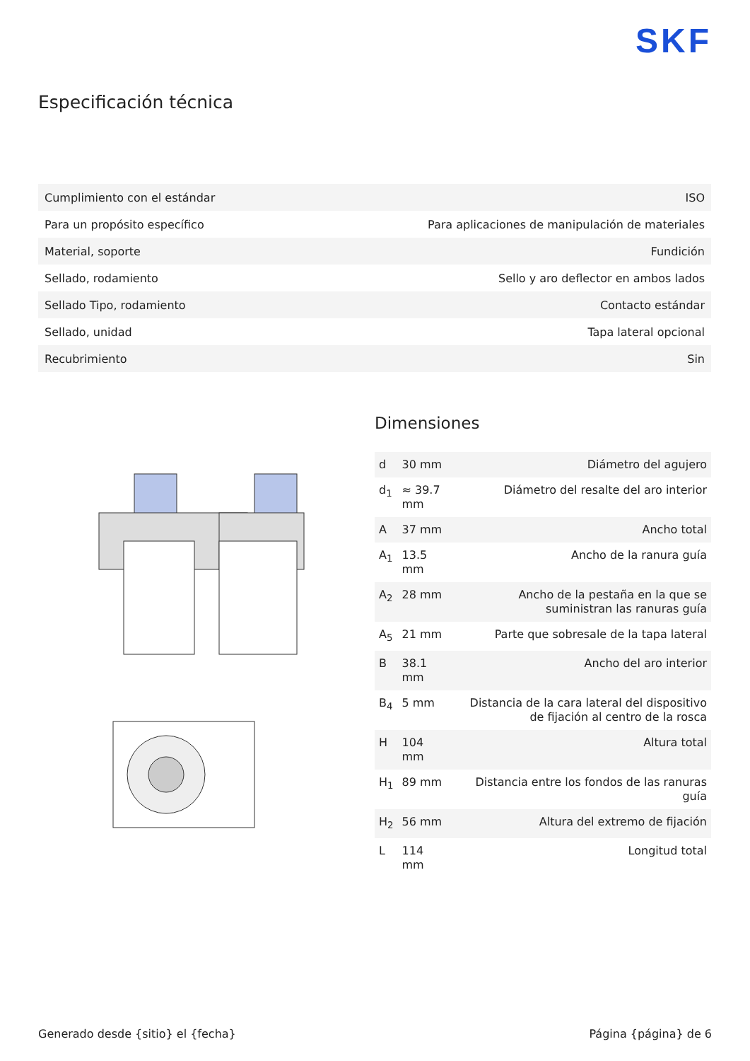SKF
Especificación técnica
| Cumplimiento con el estándar | ISO |
| Para un propósito específico | Para aplicaciones de manipulación de materiales |
| Material, soporte | Fundición |
| Sellado, rodamiento | Sello y aro deflector en ambos lados |
| Sellado Tipo, rodamiento | Contacto estándar |
| Sellado, unidad | Tapa lateral opcional |
| Recubrimiento | Sin |
Dimensiones
| d | 30 mm | Diámetro del agujero |
| d<sub>1</sub> | ≈ 39.7 mm | Diámetro del resalte del aro interior |
| A | 37 mm | Ancho total |
| A<sub>1</sub> | 13.5 mm | Ancho de la ranura guía |
| A<sub>2</sub> | 28 mm | Ancho de la pestaña en la que se suministran las ranuras guía |
| A<sub>5</sub> | 21 mm | Parte que sobresale de la tapa lateral |
| B | 38.1 mm | Ancho del aro interior |
| B<sub>4</sub> | 5 mm | Distancia de la cara lateral del dispositivo de fijación al centro de la rosca |
| H | 104 mm | Altura total |
| H<sub>1</sub> | 89 mm | Distancia entre los fondos de las ranuras guía |
| H<sub>2</sub> | 56 mm | Altura del extremo de fijación |
| L | 114 mm | Longitud total |
Generado desde {sitio} el {fecha} Página {página} de 6